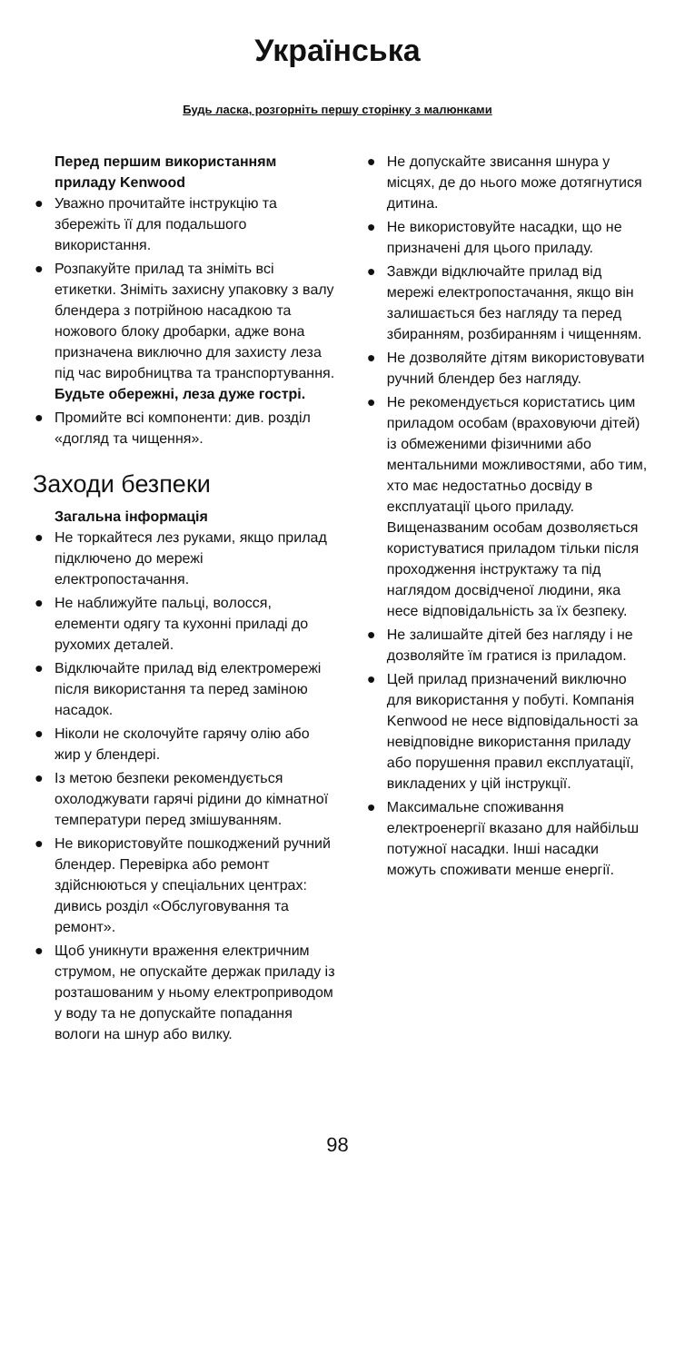Українська
Будь ласка, розгорніть першу сторінку з малюнками
Перед першим використанням приладу Kenwood
● Уважно прочитайте інструкцію та збережіть її для подальшого використання.
● Розпакуйте прилад та зніміть всі етикетки. Зніміть захисну упаковку з валу блендера з потрійною насадкою та ножового блоку дробарки, адже вона призначена виключно для захисту леза під час виробництва та транспортування. Будьте обережні, леза дуже гострі.
● Промийте всі компоненти: див. розділ «догляд та чищення».
Заходи безпеки
Загальна інформація
● Не торкайтеся лез руками, якщо прилад підключено до мережі електропостачання.
● Не наближуйте пальці, волосся, елементи одягу та кухонні приладі до рухомих деталей.
● Відключайте прилад від електромережі після використання та перед заміною насадок.
● Ніколи не сколочуйте гарячу олію або жир у блендері.
● Із метою безпеки рекомендується охолоджувати гарячі рідини до кімнатної температури перед змішуванням.
● Не використовуйте пошкоджений ручний блендер. Перевірка або ремонт здійснюються у спеціальних центрах: дивись розділ «Обслуговування та ремонт».
● Щоб уникнути враження електричним струмом, не опускайте держак приладу із розташованим у ньому електроприводом у воду та не допускайте попадання вологи на шнур або вилку.
● Не допускайте звисання шнура у місцях, де до нього може дотягнутися дитина.
● Не використовуйте насадки, що не призначені для цього приладу.
● Завжди відключайте прилад від мережі електропостачання, якщо він залишається без нагляду та перед збиранням, розбиранням і чищенням.
● Не дозволяйте дітям використовувати ручний блендер без нагляду.
● Не рекомендується користатись цим приладом особам (враховуючи дітей) із обмеженими фізичними або ментальними можливостями, або тим, хто має недостатньо досвіду в експлуатації цього приладу. Вищеназваним особам дозволяється користуватися приладом тільки після проходження інструктажу та під наглядом досвідченої людини, яка несе відповідальність за їх безпеку.
● Не залишайте дітей без нагляду і не дозволяйте їм гратися із приладом.
● Цей прилад призначений виключно для використання у побуті. Компанія Kenwood не несе відповідальності за невідповідне використання приладу або порушення правил експлуатації, викладених у цій інструкції.
● Максимальне споживання електроенергії вказано для найбільш потужної насадки. Інші насадки можуть споживати менше енергії.
98